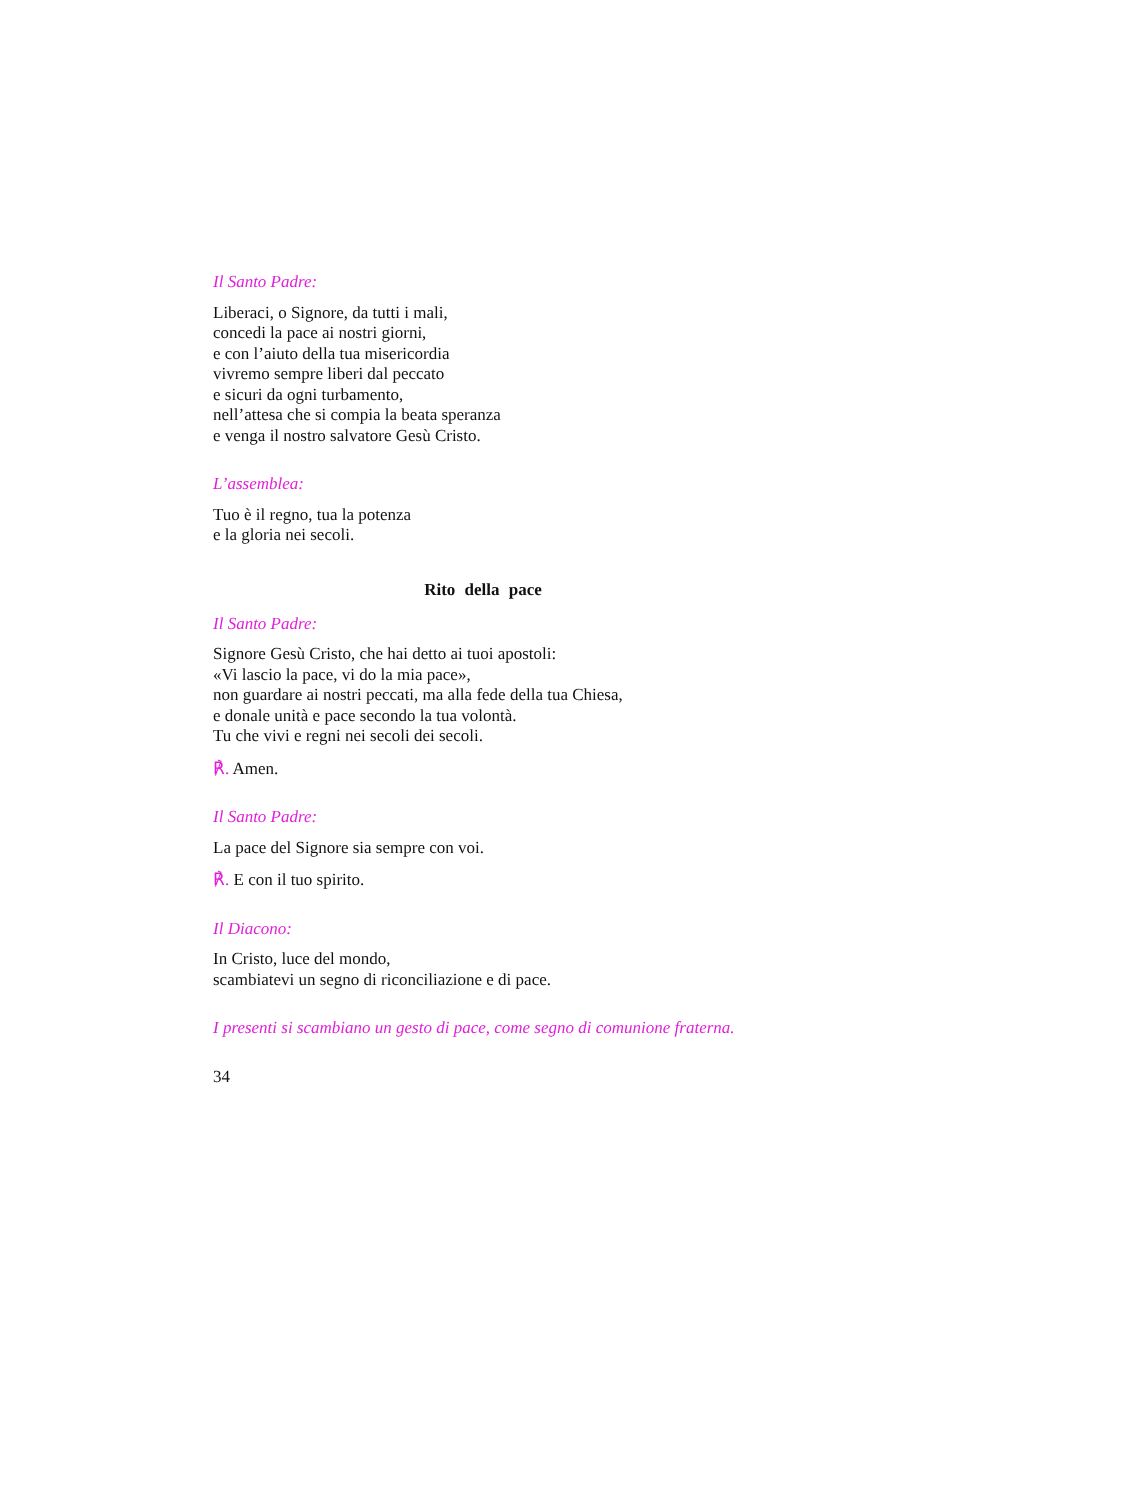Il Santo Padre:
Liberaci, o Signore, da tutti i mali,
concedi la pace ai nostri giorni,
e con l’aiuto della tua misericordia
vivremo sempre liberi dal peccato
e sicuri da ogni turbamento,
nell’attesa che si compia la beata speranza
e venga il nostro salvatore Gesù Cristo.
L’assemblea:
Tuo è il regno, tua la potenza
e la gloria nei secoli.
Rito della pace
Il Santo Padre:
Signore Gesù Cristo, che hai detto ai tuoi apostoli:
«Vi lascio la pace, vi do la mia pace»,
non guardare ai nostri peccati, ma alla fede della tua Chiesa,
e donale unità e pace secondo la tua volontà.
Tu che vivi e regni nei secoli dei secoli.
℟. Amen.
Il Santo Padre:
La pace del Signore sia sempre con voi.
℟. E con il tuo spirito.
Il Diacono:
In Cristo, luce del mondo,
scambiatevi un segno di riconciliazione e di pace.
I presenti si scambiano un gesto di pace, come segno di comunione fraterna.
34